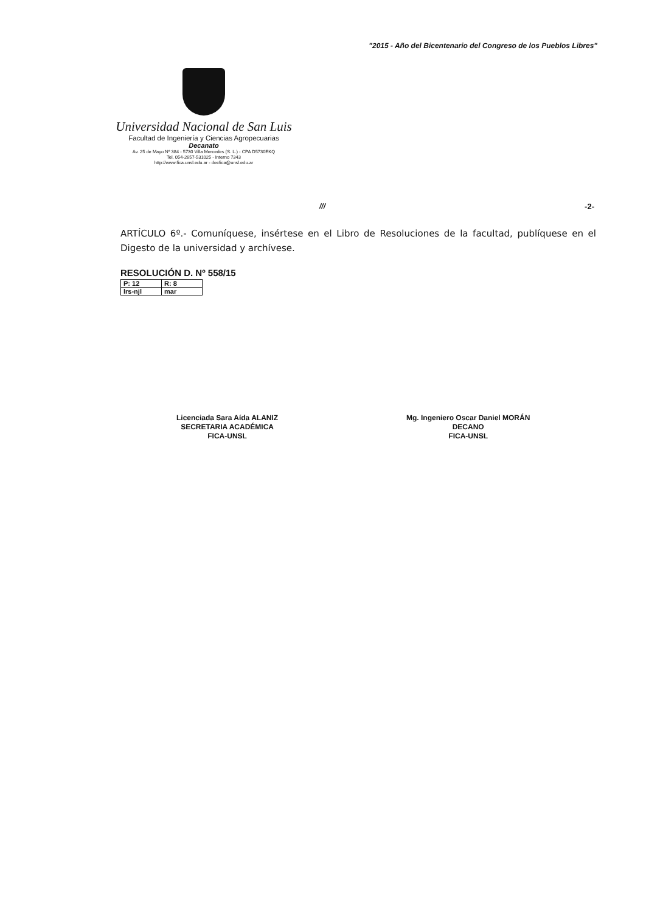"2015 - Año del Bicentenario del Congreso de los Pueblos Libres"
Universidad Nacional de San Luis
Facultad de Ingeniería y Ciencias Agropecuarias
Decanato
Av. 25 de Mayo Nº 384 - 5730 Villa Mercedes (S. L.) - CPA D5730EKQ
Tel. 054-2657-531025 - Interno 7343
http://www.fica.unsl.edu.ar - decfica@unsl.edu.ar
/// -2-
ARTÍCULO 6º.- Comuníquese, insértese en el Libro de Resoluciones de la facultad, publíquese en el Digesto de la universidad y archívese.
RESOLUCIÓN D. Nº 558/15
| P: 12 | R: 8 |
| lrs-njl | mar |
Licenciada Sara Aída ALANIZ
SECRETARIA ACADÉMICA
FICA-UNSL
Mg. Ingeniero Oscar Daniel MORÁN
DECANO
FICA-UNSL